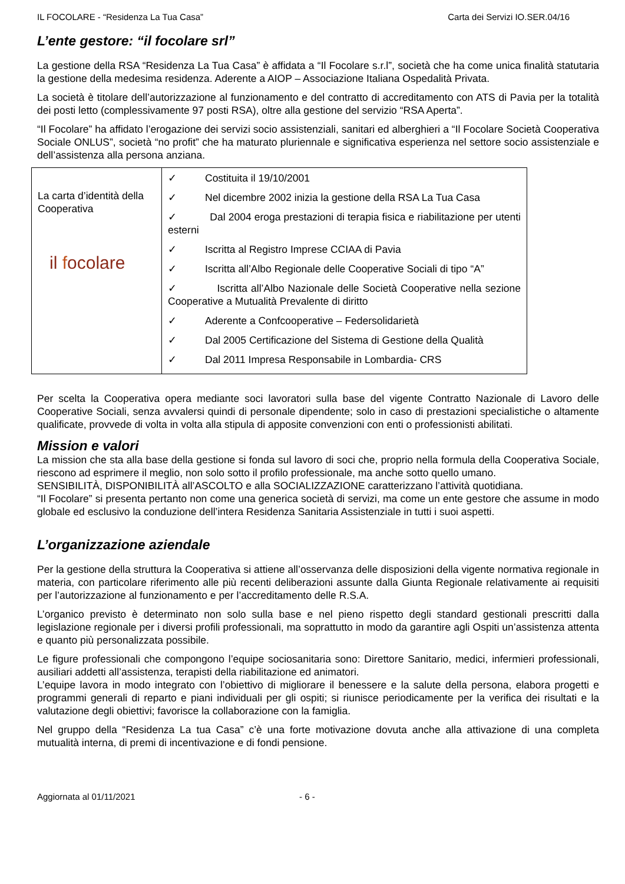IL FOCOLARE - “Residenza La Tua Casa” Carta dei Servizi IO.SER.04/16
L’ente gestore: “il focolare srl”
La gestione della RSA “Residenza La Tua Casa” è affidata a “Il Focolare s.r.l”, società che ha come unica finalità statutaria la gestione della medesima residenza. Aderente a AIOP – Associazione Italiana Ospedalità Privata.
La società è titolare dell’autorizzazione al funzionamento e del contratto di accreditamento con ATS di Pavia per la totalità dei posti letto (complessivamente 97 posti RSA), oltre alla gestione del servizio “RSA Aperta”.
“Il Focolare” ha affidato l’erogazione dei servizi socio assistenziali, sanitari ed alberghieri a “Il Focolare Società Cooperativa Sociale ONLUS”, società “no profit” che ha maturato pluriennale e significativa esperienza nel settore socio assistenziale e dell’assistenza alla persona anziana.
| La carta d’identità della Cooperativa il f ocolare | ✓ Costituita il 19/10/2001 ✓ Nel dicembre 2002 inizia la gestione della RSA La Tua Casa ✓ Dal 2004 eroga prestazioni di terapia fisica e riabilitazione per utenti esterni ✓ Iscritta al Registro Imprese CCIAA di Pavia ✓ Iscritta all’Albo Regionale delle Cooperative Sociali di tipo “A” ✓ Iscritta all’Albo Nazionale delle Società Cooperative nella sezione Cooperative a Mutualità Prevalente di diritto ✓ Aderente a Confcooperative – Federsolidarietà ✓ Dal 2005 Certificazione del Sistema di Gestione della Qualità ✓ Dal 2011 Impresa Responsabile in Lombardia- CRS |
Per scelta la Cooperativa opera mediante soci lavoratori sulla base del vigente Contratto Nazionale di Lavoro delle Cooperative Sociali, senza avvalersi quindi di personale dipendente; solo in caso di prestazioni specialistiche o altamente qualificate, provvede di volta in volta alla stipula di apposite convenzioni con enti o professionisti abilitati.
Mission e valori
La mission che sta alla base della gestione si fonda sul lavoro di soci che, proprio nella formula della Cooperativa Sociale, riescono ad esprimere il meglio, non solo sotto il profilo professionale, ma anche sotto quello umano.
SENSIBILITÀ, DISPONIBILITÀ all’ASCOLTO e alla SOCIALIZZAZIONE caratterizzano l’attività quotidiana.
“Il Focolare” si presenta pertanto non come una generica società di servizi, ma come un ente gestore che assume in modo globale ed esclusivo la conduzione dell’intera Residenza Sanitaria Assistenziale in tutti i suoi aspetti.
L’organizzazione aziendale
Per la gestione della struttura la Cooperativa si attiene all’osservanza delle disposizioni della vigente normativa regionale in materia, con particolare riferimento alle più recenti deliberazioni assunte dalla Giunta Regionale relativamente ai requisiti per l’autorizzazione al funzionamento e per l’accreditamento delle R.S.A.
L’organico previsto è determinato non solo sulla base e nel pieno rispetto degli standard gestionali prescritti dalla legislazione regionale per i diversi profili professionali, ma soprattutto in modo da garantire agli Ospiti un’assistenza attenta e quanto più personalizzata possibile.
Le figure professionali che compongono l’equipe sociosanitaria sono: Direttore Sanitario, medici, infermieri professionali, ausiliari addetti all’assistenza, terapisti della riabilitazione ed animatori.
L’equipe lavora in modo integrato con l’obiettivo di migliorare il benessere e la salute della persona, elabora progetti e programmi generali di reparto e piani individuali per gli ospiti; si riunisce periodicamente per la verifica dei risultati e la valutazione degli obiettivi; favorisce la collaborazione con la famiglia.
Nel gruppo della “Residenza La tua Casa” c’è una forte motivazione dovuta anche alla attivazione di una completa mutualità interna, di premi di incentivazione e di fondi pensione.
Aggiornata al 01/11/2021 - 6 -